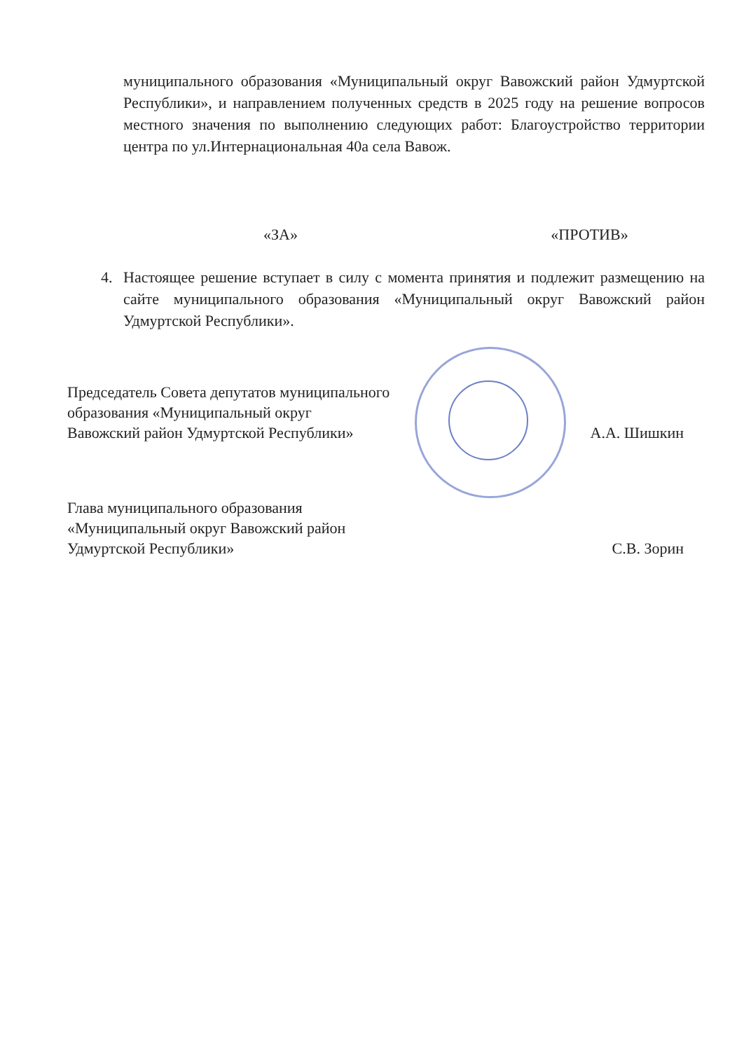муниципального образования «Муниципальный округ Вавожский район Удмуртской Республики», и направлением полученных средств в 2025 году на решение вопросов местного значения по выполнению следующих работ: Благоустройство территории центра по ул.Интернациональная 40а села Вавож.
«ЗА» «ПРОТИВ»
4. Настоящее решение вступает в силу с момента принятия и подлежит размещению на сайте муниципального образования «Муниципальный округ Вавожский район Удмуртской Республики».
Председатель Совета депутатов муниципального
образования «Муниципальный округ
Вавожский район Удмуртской Республики»
А.А. Шишкин
Глава муниципального образования
«Муниципальный округ Вавожский район
Удмуртской Республики»
С.В. Зорин